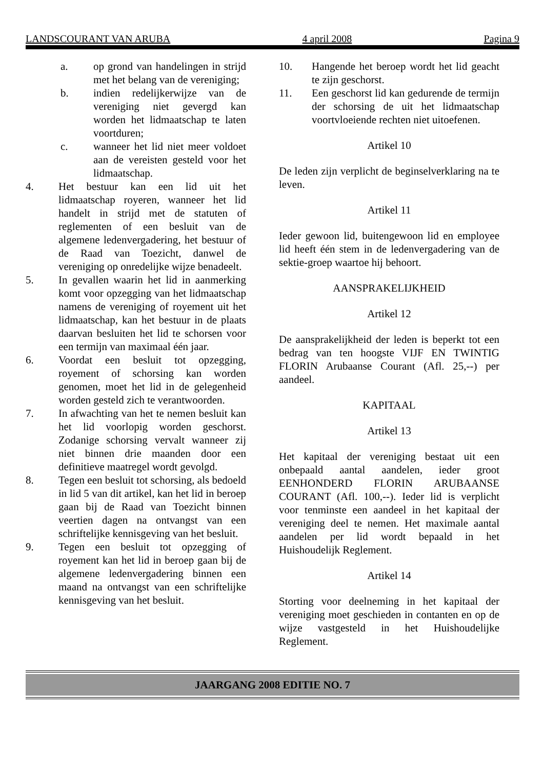LANDSCOURANT VAN ARUBA 4 april 2008 Pagina 9
a. op grond van handelingen in strijd met het belang van de vereniging;
b. indien redelijkerwijze van de vereniging niet gevergd kan worden het lidmaatschap te laten voortduren;
c. wanneer het lid niet meer voldoet aan de vereisten gesteld voor het lidmaatschap.
4. Het bestuur kan een lid uit het lidmaatschap royeren, wanneer het lid handelt in strijd met de statuten of reglementen of een besluit van de algemene ledenvergadering, het bestuur of de Raad van Toezicht, danwel de vereniging op onredelijke wijze benadeelt.
5. In gevallen waarin het lid in aanmerking komt voor opzegging van het lidmaatschap namens de vereniging of royement uit het lidmaatschap, kan het bestuur in de plaats daarvan besluiten het lid te schorsen voor een termijn van maximaal één jaar.
6. Voordat een besluit tot opzegging, royement of schorsing kan worden genomen, moet het lid in de gelegenheid worden gesteld zich te verantwoorden.
7. In afwachting van het te nemen besluit kan het lid voorlopig worden geschorst. Zodanige schorsing vervalt wanneer zij niet binnen drie maanden door een definitieve maatregel wordt gevolgd.
8. Tegen een besluit tot schorsing, als bedoeld in lid 5 van dit artikel, kan het lid in beroep gaan bij de Raad van Toezicht binnen veertien dagen na ontvangst van een schriftelijke kennisgeving van het besluit.
9. Tegen een besluit tot opzegging of royement kan het lid in beroep gaan bij de algemene ledenvergadering binnen een maand na ontvangst van een schriftelijke kennisgeving van het besluit.
10. Hangende het beroep wordt het lid geacht te zijn geschorst.
11. Een geschorst lid kan gedurende de termijn der schorsing de uit het lidmaatschap voortvloeiende rechten niet uitoefenen.
Artikel 10
De leden zijn verplicht de beginselverklaring na te leven.
Artikel 11
Ieder gewoon lid, buitengewoon lid en employee lid heeft één stem in de ledenvergadering van de sektie-groep waartoe hij behoort.
AANSPRAKELIJKHEID
Artikel 12
De aansprakelijkheid der leden is beperkt tot een bedrag van ten hoogste VIJF EN TWINTIG FLORIN Arubaanse Courant (Afl. 25,--) per aandeel.
KAPITAAL
Artikel 13
Het kapitaal der vereniging bestaat uit een onbepaald aantal aandelen, ieder groot EENHONDERD FLORIN ARUBAANSE COURANT (Afl. 100,--). Ieder lid is verplicht voor tenminste een aandeel in het kapitaal der vereniging deel te nemen. Het maximale aantal aandelen per lid wordt bepaald in het Huishoudelijk Reglement.
Artikel 14
Storting voor deelneming in het kapitaal der vereniging moet geschieden in contanten en op de wijze vastgesteld in het Huishoudelijke Reglement.
JAARGANG 2008 EDITIE NO. 7